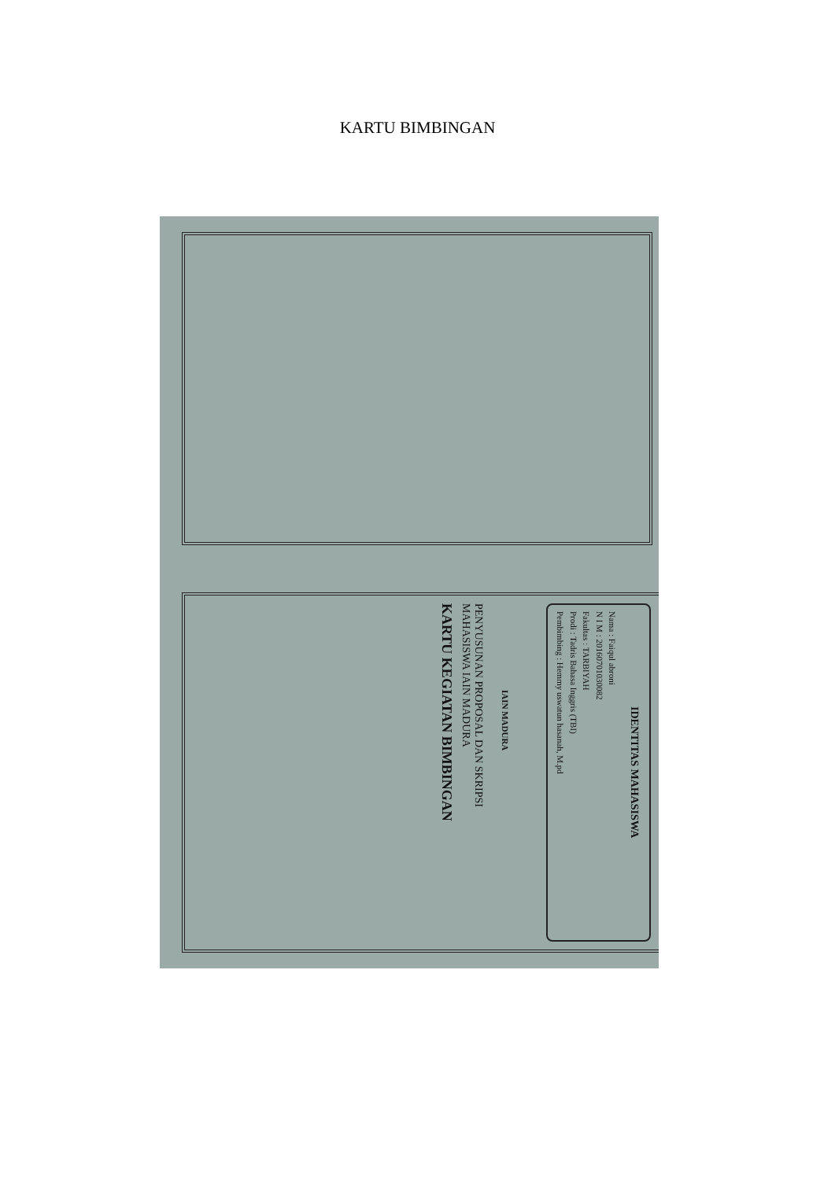KARTU BIMBINGAN
KARTU KEGIATAN BIMBINGAN
PENYUSUNAN PROPOSAL DAN SKRIPSI
MAHASISWA IAIN MADURA
IAIN MADURA
IDENTITAS MAHASISWA
Nama : Faiqul abroni
N I M : 20160701030082
Fakultas : TARBIYAH
Prodi : Tadris Bahasa Inggris (TBI)
Pembimbing : Hemmy uswatun hasanah, M.pd